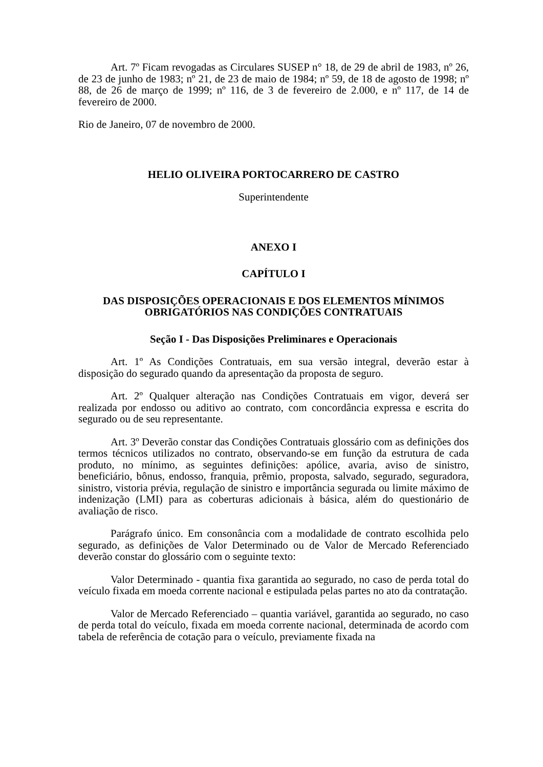Art. 7º Ficam revogadas as Circulares SUSEP n° 18, de 29 de abril de 1983, nº 26, de 23 de junho de 1983; nº 21, de 23 de maio de 1984; nº 59, de 18 de agosto de 1998; nº 88, de 26 de março de 1999; nº 116, de 3 de fevereiro de 2.000, e nº 117, de 14 de fevereiro de 2000.
Rio de Janeiro, 07 de novembro de 2000.
HELIO OLIVEIRA PORTOCARRERO DE CASTRO
Superintendente
ANEXO I
CAPÍTULO I
DAS DISPOSIÇÕES OPERACIONAIS E DOS ELEMENTOS MÍNIMOS OBRIGATÓRIOS NAS CONDIÇÕES CONTRATUAIS
Seção I - Das Disposições Preliminares e Operacionais
Art. 1º As Condições Contratuais, em sua versão integral, deverão estar à disposição do segurado quando da apresentação da proposta de seguro.
Art. 2º Qualquer alteração nas Condições Contratuais em vigor, deverá ser realizada por endosso ou aditivo ao contrato, com concordância expressa e escrita do segurado ou de seu representante.
Art. 3º Deverão constar das Condições Contratuais glossário com as definições dos termos técnicos utilizados no contrato, observando-se em função da estrutura de cada produto, no mínimo, as seguintes definições: apólice, avaria, aviso de sinistro, beneficiário, bônus, endosso, franquia, prêmio, proposta, salvado, segurado, seguradora, sinistro, vistoria prévia, regulação de sinistro e importância segurada ou limite máximo de indenização (LMI) para as coberturas adicionais à básica, além do questionário de avaliação de risco.
Parágrafo único. Em consonância com a modalidade de contrato escolhida pelo segurado, as definições de Valor Determinado ou de Valor de Mercado Referenciado deverão constar do glossário com o seguinte texto:
Valor Determinado - quantia fixa garantida ao segurado, no caso de perda total do veículo fixada em moeda corrente nacional e estipulada pelas partes no ato da contratação.
Valor de Mercado Referenciado – quantia variável, garantida ao segurado, no caso de perda total do veículo, fixada em moeda corrente nacional, determinada de acordo com tabela de referência de cotação para o veículo, previamente fixada na